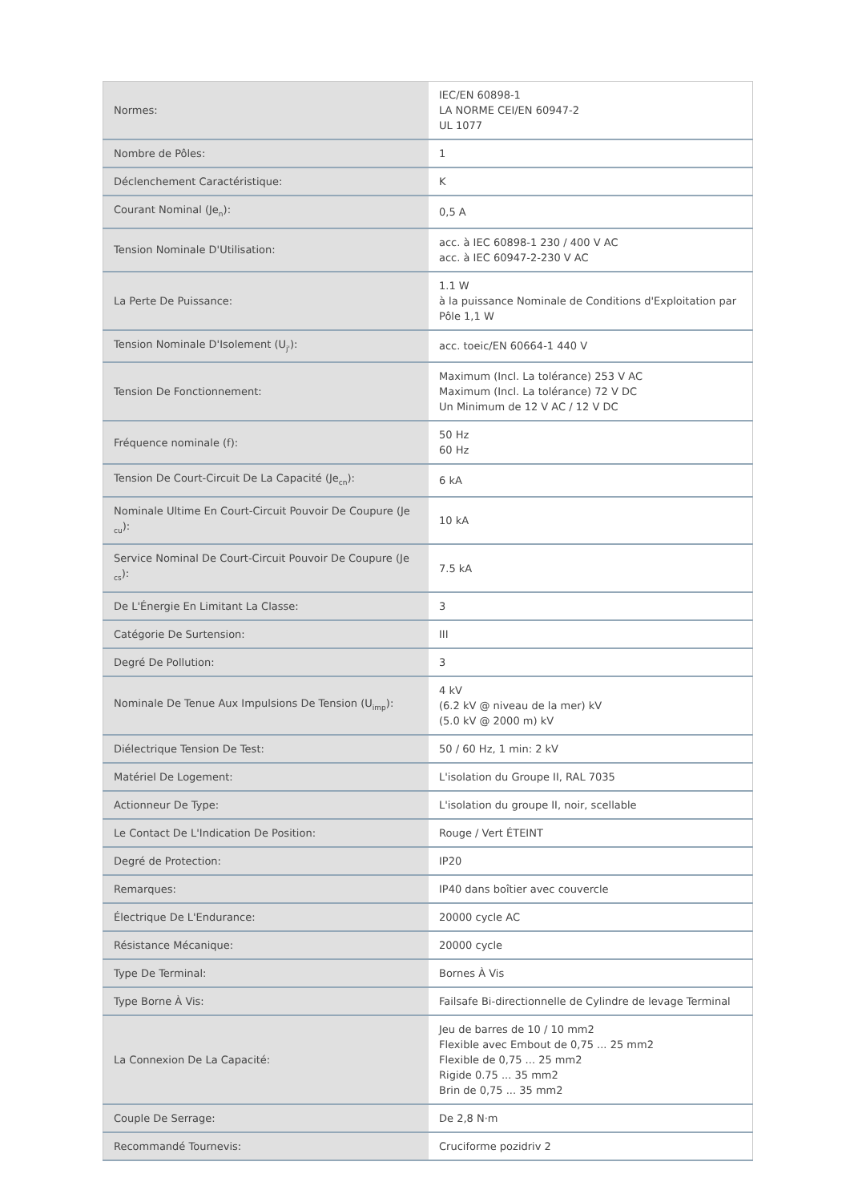| Normes: | IEC/EN 60898-1 LA NORME CEI/EN 60947-2 UL 1077 |
| Nombre de Pôles: | 1 |
| Déclenchement Caractéristique: | K |
| Courant Nominal (Je<sub>n</sub>): | 0,5 A |
| Tension Nominale D'Utilisation: | acc. à IEC 60898-1 230 / 400 V AC acc. à IEC 60947-2-230 V AC |
| La Perte De Puissance: | 1.1 W à la puissance Nominale de Conditions d'Exploitation par Pôle 1,1 W |
| Tension Nominale D'Isolement (U<sub>j'</sub>): | acc. toeic/EN 60664-1 440 V |
| Tension De Fonctionnement: | Maximum (Incl. La tolérance) 253 V AC Maximum (Incl. La tolérance) 72 V DC Un Minimum de 12 V AC / 12 V DC |
| Fréquence nominale (f): | 50 Hz 60 Hz |
| Tension De Court-Circuit De La Capacité (Je<sub>cn</sub>): | 6 kA |
| Nominale Ultime En Court-Circuit Pouvoir De Coupure (Je <sub>cu</sub>): | 10 kA |
| Service Nominal De Court-Circuit Pouvoir De Coupure (Je <sub>cs</sub>): | 7.5 kA |
| De L'Énergie En Limitant La Classe: | 3 |
| Catégorie De Surtension: | III |
| Degré De Pollution: | 3 |
| Nominale De Tenue Aux Impulsions De Tension (U<sub>imp</sub>): | 4 kV (6.2 kV @ niveau de la mer) kV (5.0 kV @ 2000 m) kV |
| Diélectrique Tension De Test: | 50 / 60 Hz, 1 min: 2 kV |
| Matériel De Logement: | L'isolation du Groupe II, RAL 7035 |
| Actionneur De Type: | L'isolation du groupe II, noir, scellable |
| Le Contact De L'Indication De Position: | Rouge / Vert ÉTEINT |
| Degré de Protection: | IP20 |
| Remarques: | IP40 dans boîtier avec couvercle |
| Électrique De L'Endurance: | 20000 cycle AC |
| Résistance Mécanique: | 20000 cycle |
| Type De Terminal: | Bornes À Vis |
| Type Borne À Vis: | Failsafe Bi-directionnelle de Cylindre de levage Terminal |
| La Connexion De La Capacité: | Jeu de barres de 10 / 10 mm2 Flexible avec Embout de 0,75 ... 25 mm2 Flexible de 0,75 ... 25 mm2 Rigide 0.75 ... 35 mm2 Brin de 0,75 ... 35 mm2 |
| Couple De Serrage: | De 2,8 N·m |
| Recommandé Tournevis: | Cruciforme pozidriv 2 |